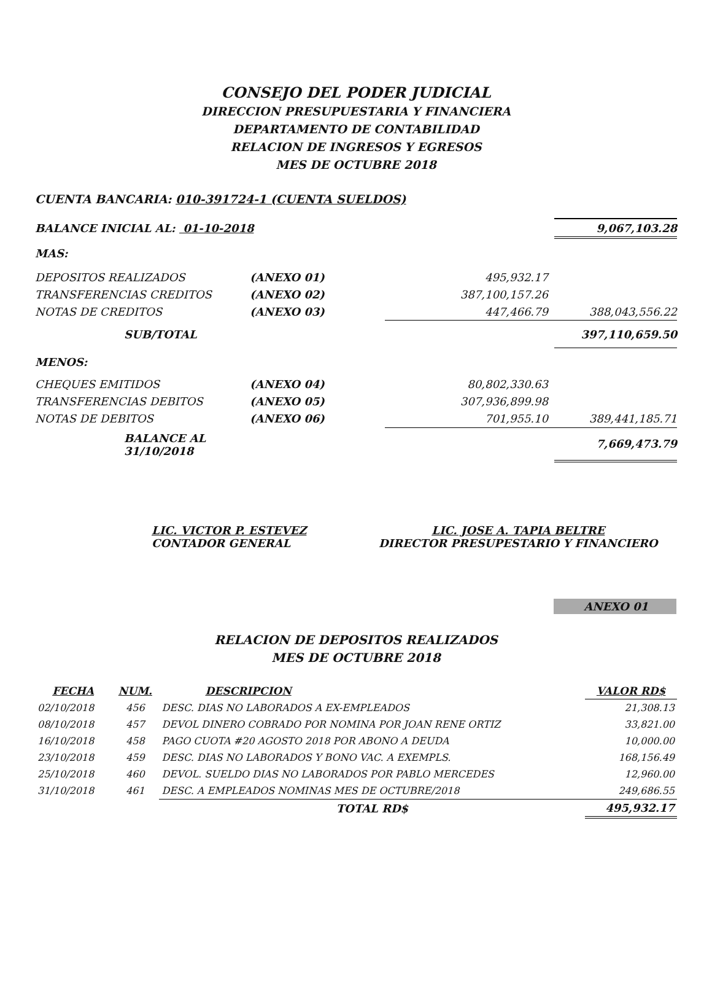CONSEJO DEL PODER JUDICIAL
DIRECCION PRESUPUESTARIA Y FINANCIERA
DEPARTAMENTO DE CONTABILIDAD
RELACION DE INGRESOS Y EGRESOS
MES DE OCTUBRE 2018
CUENTA BANCARIA: 010-391724-1 (CUENTA SUELDOS)
| BALANCE INICIAL AL: 01-10-2018 | | | 9,067,103.28 |
| MAS: | | | |
| DEPOSITOS REALIZADOS | (ANEXO 01) | 495,932.17 | |
| TRANSFERENCIAS CREDITOS | (ANEXO 02) | 387,100,157.26 | |
| NOTAS DE CREDITOS | (ANEXO 03) | 447,466.79 | 388,043,556.22 |
| SUB/TOTAL | | | 397,110,659.50 |
| MENOS: | | | |
| CHEQUES EMITIDOS | (ANEXO 04) | 80,802,330.63 | |
| TRANSFERENCIAS DEBITOS | (ANEXO 05) | 307,936,899.98 | |
| NOTAS DE DEBITOS | (ANEXO 06) | 701,955.10 | 389,441,185.71 |
| BALANCE AL 31/10/2018 | | | 7,669,473.79 |
LIC. VICTOR P. ESTEVEZ
CONTADOR GENERAL
LIC. JOSE A. TAPIA BELTRE
DIRECTOR PRESUPESTARIO Y FINANCIERO
ANEXO 01
RELACION DE DEPOSITOS REALIZADOS
MES DE OCTUBRE 2018
| FECHA | NUM. | DESCRIPCION | VALOR RD$ |
| --- | --- | --- | --- |
| 02/10/2018 | 456 | DESC. DIAS NO LABORADOS A EX-EMPLEADOS | 21,308.13 |
| 08/10/2018 | 457 | DEVOL DINERO COBRADO POR NOMINA POR JOAN RENE ORTIZ | 33,821.00 |
| 16/10/2018 | 458 | PAGO CUOTA #20 AGOSTO 2018 POR ABONO A DEUDA | 10,000.00 |
| 23/10/2018 | 459 | DESC. DIAS NO LABORADOS Y BONO VAC. A EXEMPLS. | 168,156.49 |
| 25/10/2018 | 460 | DEVOL. SUELDO DIAS NO LABORADOS POR PABLO MERCEDES | 12,960.00 |
| 31/10/2018 | 461 | DESC. A EMPLEADOS NOMINAS MES DE OCTUBRE/2018 | 249,686.55 |
| | | TOTAL RD$ | 495,932.17 |